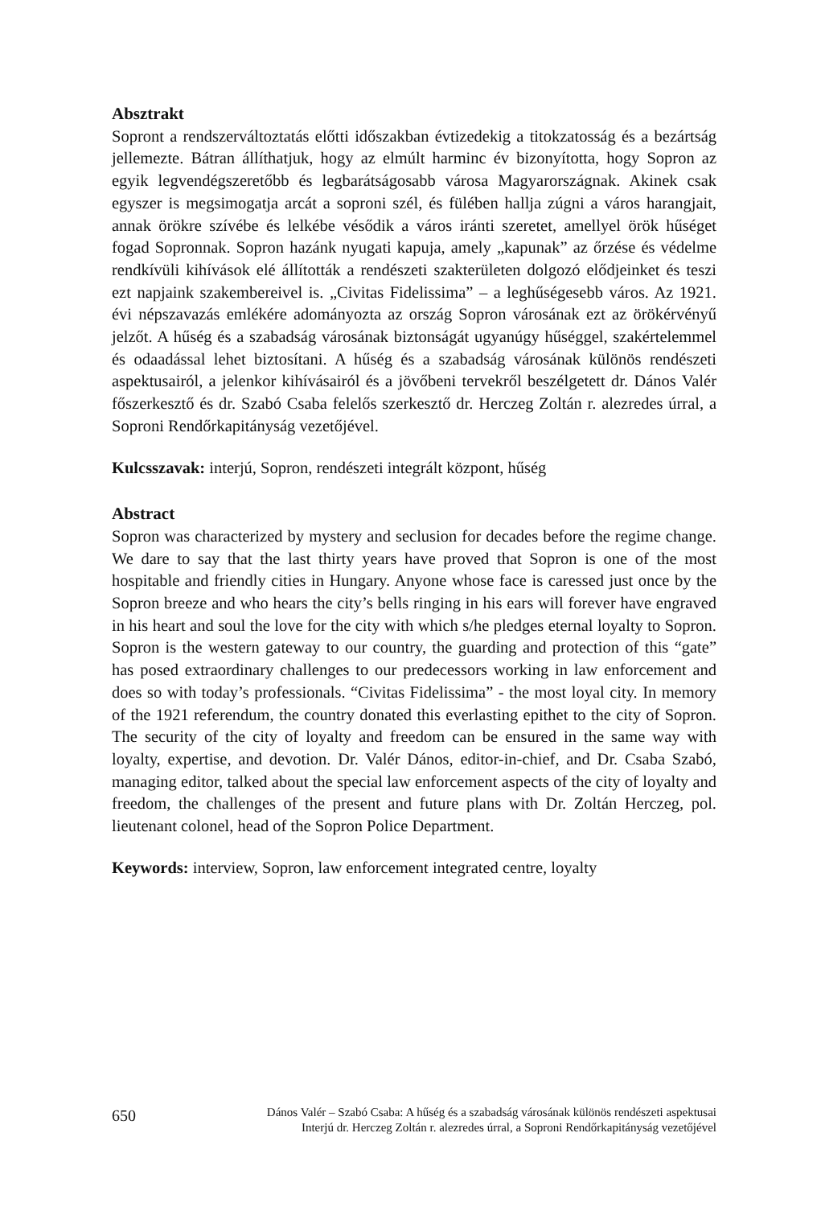Absztrakt
Sopront a rendszerváltoztatás előtti időszakban évtizedekig a titokzatosság és a bezártság jellemezte. Bátran állíthatjuk, hogy az elmúlt harminc év bizonyította, hogy Sopron az egyik legvendégszeretőbb és legbarátságosabb városa Magyarországnak. Akinek csak egyszer is megsimogatja arcát a soproni szél, és fülében hallja zúgni a város harangjait, annak örökre szívébe és lelkébe vésődik a város iránti szeretet, amellyel örök hűséget fogad Sopronnak. Sopron hazánk nyugati kapuja, amely „kapunak” az őrzése és védelme rendkívüli kihívások elé állították a rendészeti szakterületen dolgozó elődjeinket és teszi ezt napjaink szakembereivel is. „Civitas Fidelissima” – a leghűségesebb város. Az 1921. évi népszavazás emlékére adományozta az ország Sopron városának ezt az örökérvényű jelzőt. A hűség és a szabadság városának biztonságát ugyanúgy hűséggel, szakértelemmel és odaadással lehet biztosítani. A hűség és a szabadság városának különös rendészeti aspektusairól, a jelenkor kihívásairól és a jövőbeni tervekről beszélgetett dr. Dános Valér főszerkesztő és dr. Szabó Csaba felelős szerkesztő dr. Herczeg Zoltán r. alezredes úrral, a Soproni Rendőrkapitányság vezetőjével.
Kulcsszavak: interjú, Sopron, rendészeti integrált központ, hűség
Abstract
Sopron was characterized by mystery and seclusion for decades before the regime change. We dare to say that the last thirty years have proved that Sopron is one of the most hospitable and friendly cities in Hungary. Anyone whose face is caressed just once by the Sopron breeze and who hears the city’s bells ringing in his ears will forever have engraved in his heart and soul the love for the city with which s/he pledges eternal loyalty to Sopron. Sopron is the western gateway to our country, the guarding and protection of this “gate” has posed extraordinary challenges to our predecessors working in law enforcement and does so with today’s professionals. “Civitas Fidelissima” - the most loyal city. In memory of the 1921 referendum, the country donated this everlasting epithet to the city of Sopron. The security of the city of loyalty and freedom can be ensured in the same way with loyalty, expertise, and devotion. Dr. Valér Dános, editor-in-chief, and Dr. Csaba Szabó, managing editor, talked about the special law enforcement aspects of the city of loyalty and freedom, the challenges of the present and future plans with Dr. Zoltán Herczeg, pol. lieutenant colonel, head of the Sopron Police Department.
Keywords: interview, Sopron, law enforcement integrated centre, loyalty
650 Dános Valér – Szabó Csaba: A hűség és a szabadság városának különös rendészeti aspektusai
Interjú dr. Herczeg Zoltán r. alezredes úrral, a Soproni Rendőrkapitányság vezetőjével